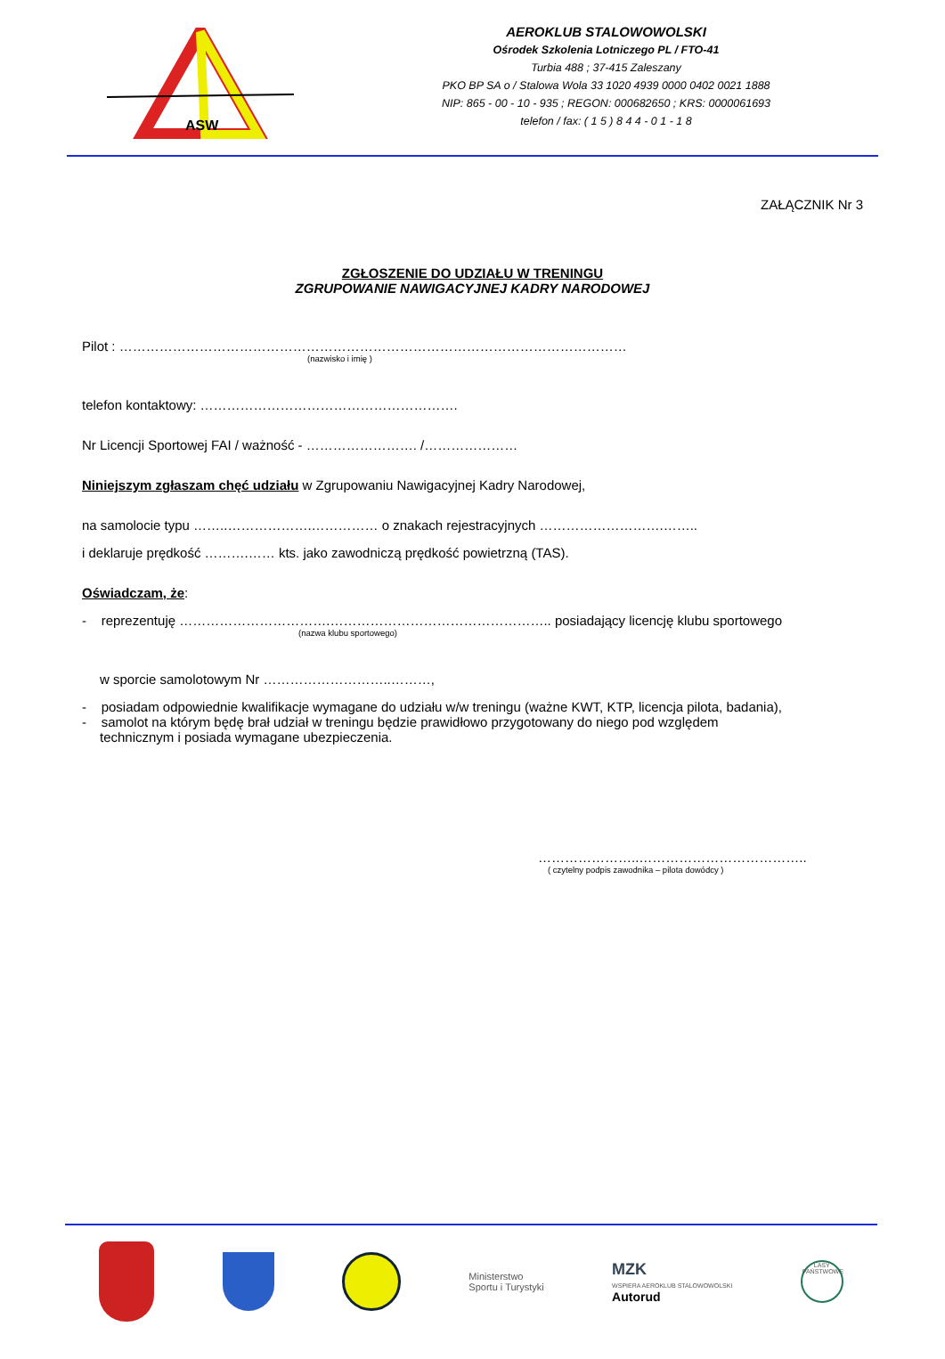ASW
AEROKLUB STALOWOWOLSKI
Ośrodek Szkolenia Lotniczego PL / FTO-41
Turbia 488 ; 37-415 Zaleszany
PKO BP SA o / Stalowa Wola 33 1020 4939 0000 0402 0021 1888
NIP: 865 - 00 - 10 - 935 ; REGON: 000682650 ; KRS: 0000061693
telefon / fax: ( 1 5 ) 8 4 4 - 0 1 - 1 8
ZAŁĄCZNIK Nr 3
ZGŁOSZENIE DO UDZIAŁU W TRENINGU
ZGRUPOWANIE NAWIGACYJNEJ KADRY NARODOWEJ
Pilot : ……………………………………………………………………………………………………
(nazwisko i imię )
telefon kontaktowy: ………………………………………………….
Nr Licencji Sportowej FAI / ważność - ……………………. /…………………
Niniejszym zgłaszam chęć udziału w Zgrupowaniu Nawigacyjnej Kadry Narodowej,
na samolocie typu ……..……………….…………… o znakach rejestracyjnych ……………………….……..
i deklaruje prędkość ……….…… kts. jako zawodniczą prędkość powietrzną (TAS).
Oświadczam, że:
- reprezentuję …………………………….………………………………………….. posiadający licencję klubu sportowego
(nazwa klubu sportowego)
w sporcie samolotowym Nr ………………………..………,
- posiadam odpowiednie kwalifikacje wymagane do udziału w/w treningu (ważne KWT, KTP, licencja pilota, badania),
- samolot na którym będę brał udział w treningu będzie prawidłowo przygotowany do niego pod względem
technicznym i posiada wymagane ubezpieczenia.
…………………..………………………………..
( czytelny podpis zawodnika – pilota dowódcy )
Ministerstwo
Sportu i Turystyki
MZK
WSPIERA AEROKLUB STALOWOWOLSKI
Autorud
LASY PAŃSTWOWE